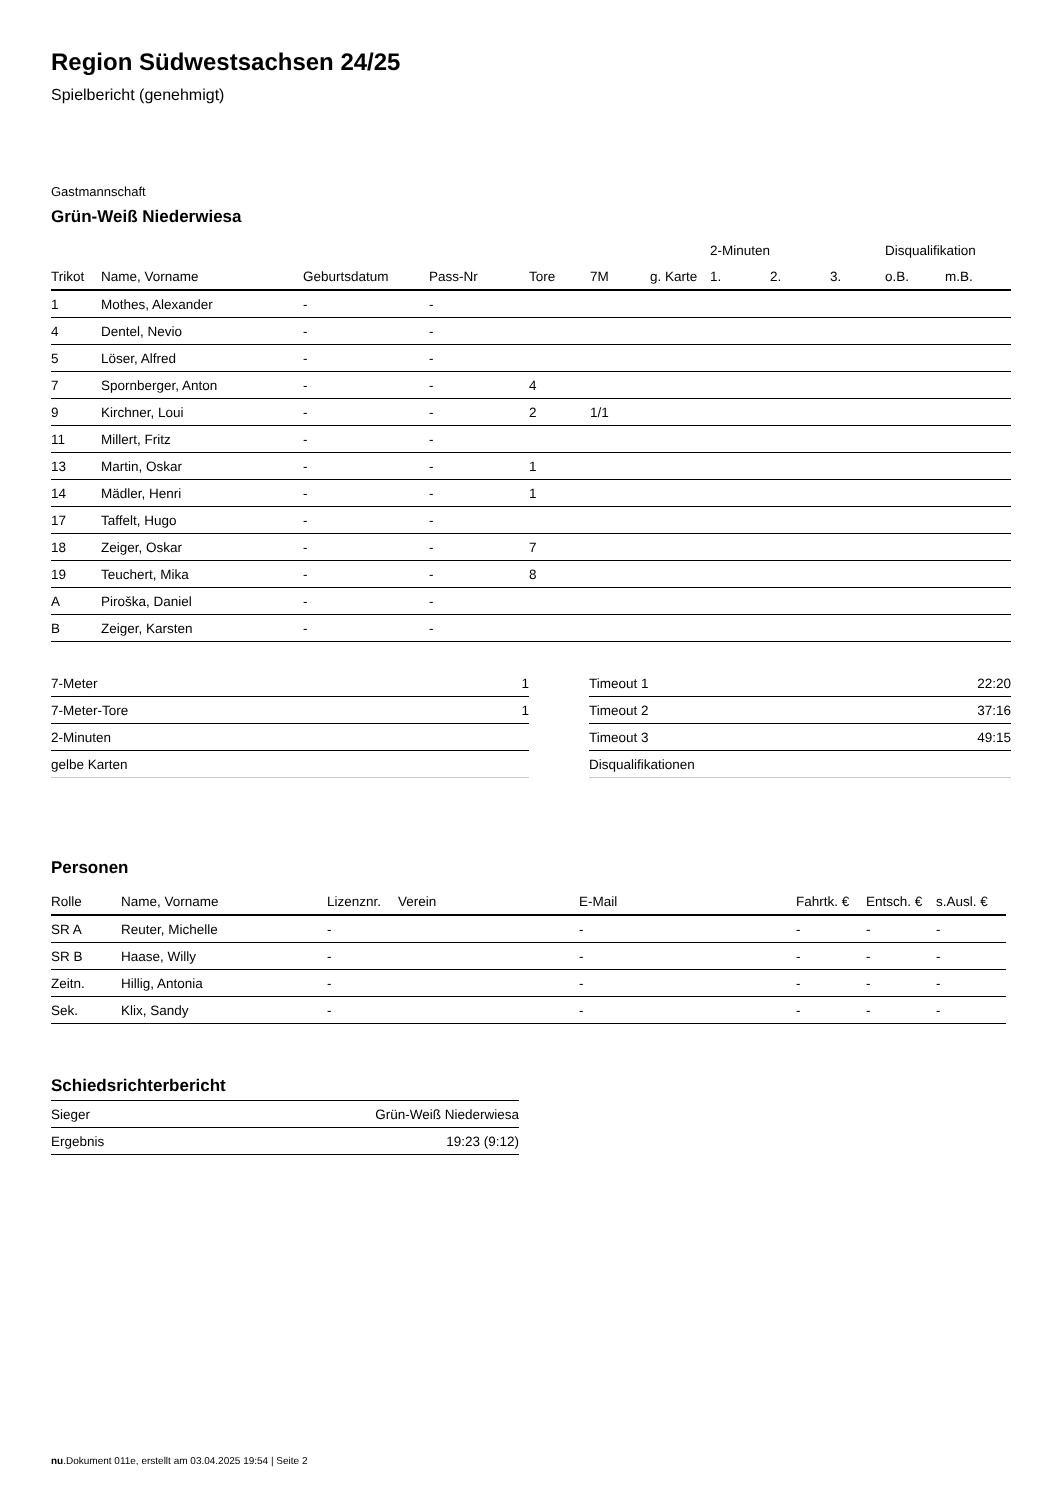Region Südwestsachsen 24/25
Spielbericht (genehmigt)
Gastmannschaft
Grün-Weiß Niederwiesa
| | | | | | | | 2-Minuten | | | Disqualifikation | |
| --- | --- | --- | --- | --- | --- | --- | --- | --- | --- | --- | --- |
| Trikot | Name, Vorname | Geburtsdatum | Pass-Nr | Tore | 7M | g. Karte | 1. | 2. | 3. | o.B. | m.B. |
| 1 | Mothes, Alexander | - | - | | | | | | | | |
| 4 | Dentel, Nevio | - | - | | | | | | | | |
| 5 | Löser, Alfred | - | - | | | | | | | | |
| 7 | Spornberger, Anton | - | - | 4 | | | | | | | |
| 9 | Kirchner, Loui | - | - | 2 | 1/1 | | | | | | |
| 11 | Millert, Fritz | - | - | | | | | | | | |
| 13 | Martin, Oskar | - | - | 1 | | | | | | | |
| 14 | Mädler, Henri | - | - | 1 | | | | | | | |
| 17 | Taffelt, Hugo | - | - | | | | | | | | |
| 18 | Zeiger, Oskar | - | - | 7 | | | | | | | |
| 19 | Teuchert, Mika | - | - | 8 | | | | | | | |
| A | Piroška, Daniel | - | - | | | | | | | | |
| B | Zeiger, Karsten | - | - | | | | | | | | |
| 7-Meter | 1 |
| 7-Meter-Tore | 1 |
| 2-Minuten | |
| gelbe Karten | |
| Timeout 1 | 22:20 |
| Timeout 2 | 37:16 |
| Timeout 3 | 49:15 |
| Disqualifikationen | |
Personen
| Rolle | Name, Vorname | Lizenznr. | Verein | E-Mail | Fahrtk. € | Entsch. € | s.Ausl. € |
| --- | --- | --- | --- | --- | --- | --- | --- |
| SR A | Reuter, Michelle | - | | - | - | - | - |
| SR B | Haase, Willy | - | | - | - | - | - |
| Zeitn. | Hillig, Antonia | - | | - | - | - | - |
| Sek. | Klix, Sandy | - | | - | - | - | - |
Schiedsrichterbericht
| Sieger | Grün-Weiß Niederwiesa |
| Ergebnis | 19:23 (9:12) |
nu.Dokument 011e, erstellt am 03.04.2025 19:54 | Seite 2